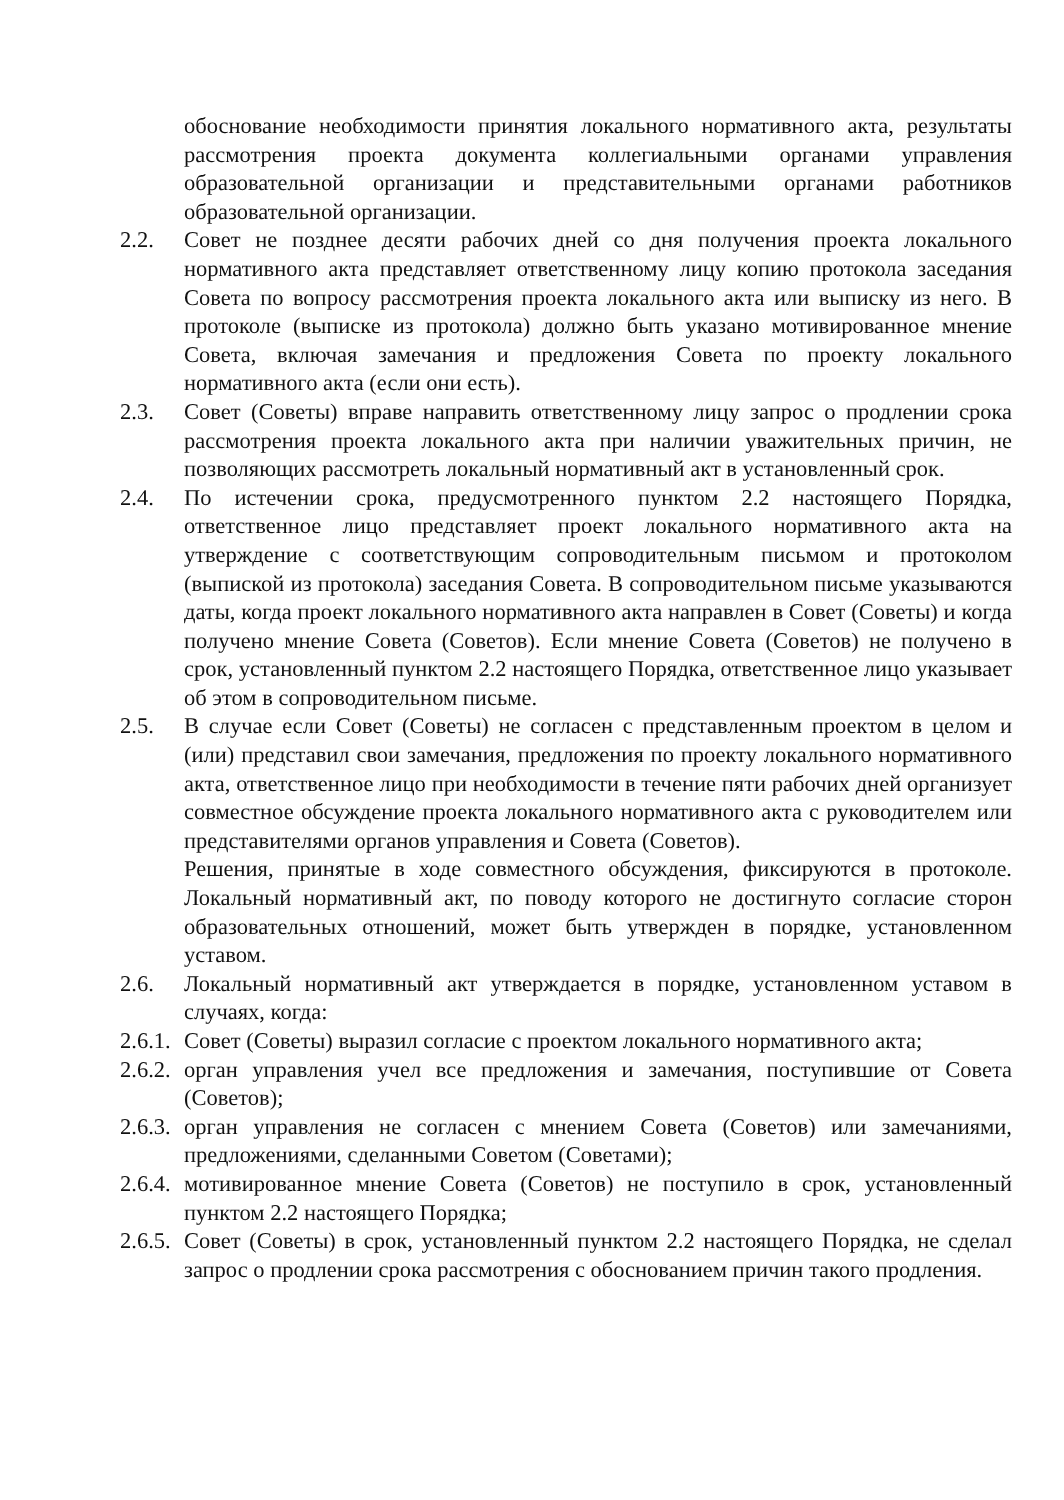обоснование необходимости принятия локального нормативного акта, результаты рассмотрения проекта документа коллегиальными органами управления образовательной организации и представительными органами работников образовательной организации.
2.2. Совет не позднее десяти рабочих дней со дня получения проекта локального нормативного акта представляет ответственному лицу копию протокола заседания Совета по вопросу рассмотрения проекта локального акта или выписку из него. В протоколе (выписке из протокола) должно быть указано мотивированное мнение Совета, включая замечания и предложения Совета по проекту локального нормативного акта (если они есть).
2.3. Совет (Советы) вправе направить ответственному лицу запрос о продлении срока рассмотрения проекта локального акта при наличии уважительных причин, не позволяющих рассмотреть локальный нормативный акт в установленный срок.
2.4. По истечении срока, предусмотренного пунктом 2.2 настоящего Порядка, ответственное лицо представляет проект локального нормативного акта на утверждение с соответствующим сопроводительным письмом и протоколом (выпиской из протокола) заседания Совета. В сопроводительном письме указываются даты, когда проект локального нормативного акта направлен в Совет (Советы) и когда получено мнение Совета (Советов). Если мнение Совета (Советов) не получено в срок, установленный пунктом 2.2 настоящего Порядка, ответственное лицо указывает об этом в сопроводительном письме.
2.5. В случае если Совет (Советы) не согласен с представленным проектом в целом и (или) представил свои замечания, предложения по проекту локального нормативного акта, ответственное лицо при необходимости в течение пяти рабочих дней организует совместное обсуждение проекта локального нормативного акта с руководителем или представителями органов управления и Совета (Советов).
Решения, принятые в ходе совместного обсуждения, фиксируются в протоколе. Локальный нормативный акт, по поводу которого не достигнуто согласие сторон образовательных отношений, может быть утвержден в порядке, установленном уставом.
2.6. Локальный нормативный акт утверждается в порядке, установленном уставом в случаях, когда:
2.6.1.
Совет (Советы) выразил согласие с проектом локального нормативного акта;
2.6.2.
орган управления учел все предложения и замечания, поступившие от Совета (Советов);
2.6.3.
орган управления не согласен с мнением Совета (Советов) или замечаниями, предложениями, сделанными Советом (Советами);
2.6.4.
мотивированное мнение Совета (Советов) не поступило в срок, установленный пунктом 2.2 настоящего Порядка;
2.6.5.
Совет (Советы) в срок, установленный пунктом 2.2 настоящего Порядка, не сделал запрос о продлении срока рассмотрения с обоснованием причин такого продления.